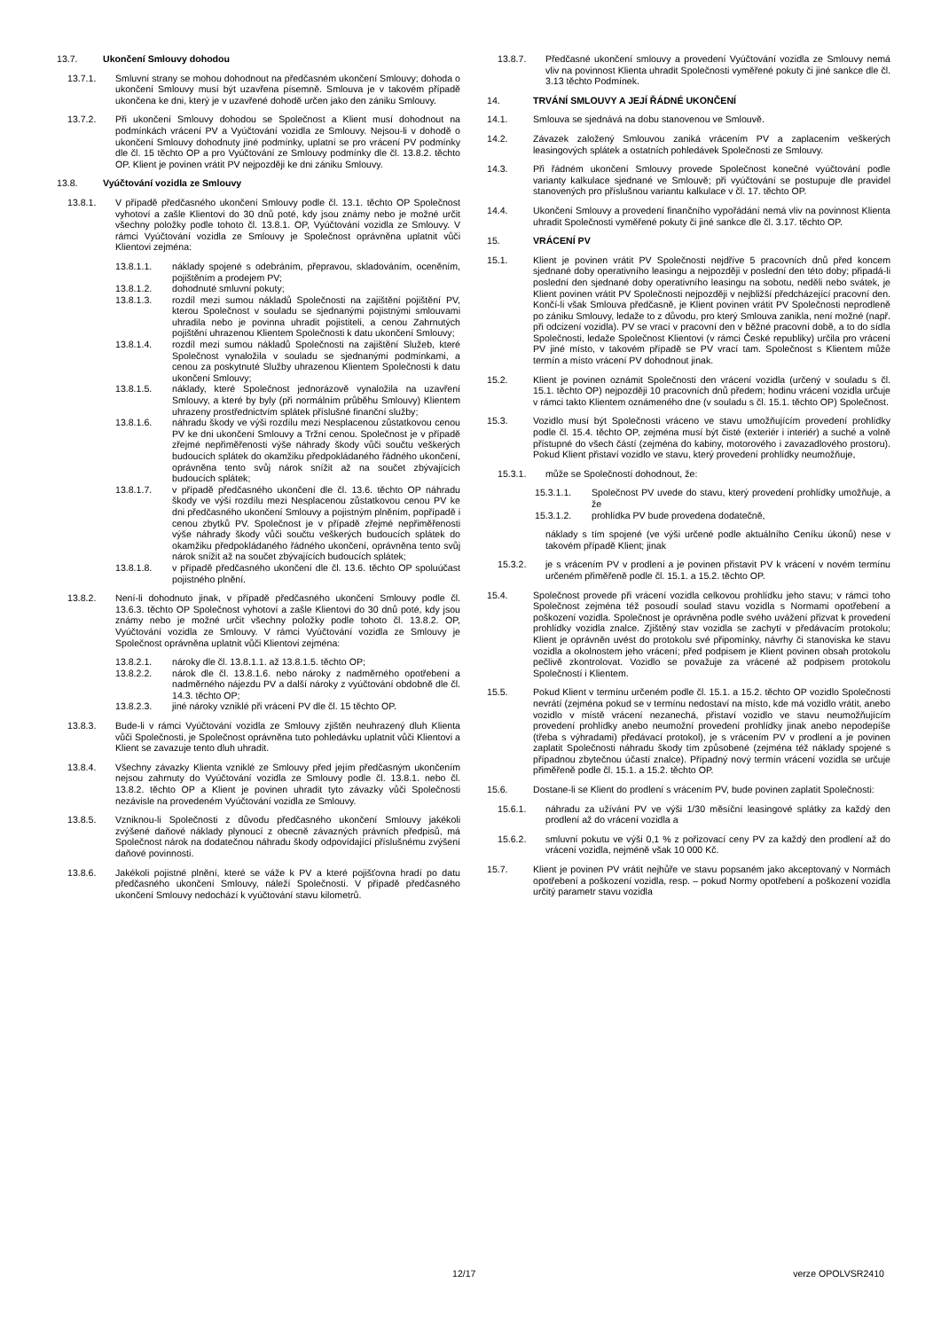13.7. Ukončení Smlouvy dohodou
13.7.1. Smluvní strany se mohou dohodnout na předčasném ukončení Smlouvy; dohoda o ukončení Smlouvy musí být uzavřena písemně. Smlouva je v takovém případě ukončena ke dni, který je v uzavřené dohodě určen jako den zániku Smlouvy.
13.7.2. Při ukončení Smlouvy dohodou se Společnost a Klient musí dohodnout na podmínkách vrácení PV a Vyúčtování vozidla ze Smlouvy. Nejsou-li v dohodě o ukončení Smlouvy dohodnuty jiné podmínky, uplatní se pro vrácení PV podmínky dle čl. 15 těchto OP a pro Vyúčtování ze Smlouvy podmínky dle čl. 13.8.2. těchto OP. Klient je povinen vrátit PV nejpozději ke dni zániku Smlouvy.
13.8. Vyúčtování vozidla ze Smlouvy
13.8.1. V případě předčasného ukončení Smlouvy podle čl. 13.1. těchto OP Společnost vyhotoví a zašle Klientovi do 30 dnů poté, kdy jsou známy nebo je možné určit všechny položky podle tohoto čl. 13.8.1. OP, Vyúčtování vozidla ze Smlouvy. V rámci Vyúčtování vozidla ze Smlouvy je Společnost oprávněna uplatnit vůči Klientovi zejména:
13.8.1.1. náklady spojené s odebráním, přepravou, skladováním, oceněním, pojištěním a prodejem PV;
13.8.1.2. dohodnuté smluvní pokuty;
13.8.1.3. rozdíl mezi sumou nákladů Společnosti na zajištění pojištění PV, kterou Společnost v souladu se sjednanými pojistnými smlouvami uhradila nebo je povinna uhradit pojistiteli, a cenou Zahrnutých pojištění uhrazenou Klientem Společnosti k datu ukončení Smlouvy;
13.8.1.4. rozdíl mezi sumou nákladů Společnosti na zajištění Služeb, které Společnost vynaložila v souladu se sjednanými podmínkami, a cenou za poskytnuté Služby uhrazenou Klientem Společnosti k datu ukončení Smlouvy;
13.8.1.5. náklady, které Společnost jednorázově vynaložila na uzavření Smlouvy, a které by byly (při normálním průběhu Smlouvy) Klientem uhrazeny prostřednictvím splátek příslušné finanční služby;
13.8.1.6. náhradu škody ve výši rozdílu mezi Nesplacenou zůstatkovou cenou PV ke dni ukončení Smlouvy a Tržní cenou. Společnost je v případě zřejmé nepřiměřenosti výše náhrady škody vůči součtu veškerých budoucích splátek do okamžiku předpokládaného řádného ukončení, oprávněna tento svůj nárok snížit až na součet zbývajících budoucích splátek;
13.8.1.7. v případě předčasného ukončení dle čl. 13.6. těchto OP náhradu škody ve výši rozdílu mezi Nesplacenou zůstatkovou cenou PV ke dni předčasného ukončení Smlouvy a pojistným plněním, popřípadě i cenou zbytků PV. Společnost je v případě zřejmé nepřiměřenosti výše náhrady škody vůči součtu veškerých budoucích splátek do okamžiku předpokládaného řádného ukončení, oprávněna tento svůj nárok snížit až na součet zbývajících budoucích splátek;
13.8.1.8. v případě předčasného ukončení dle čl. 13.6. těchto OP spoluúčast pojistného plnění.
13.8.2. Není-li dohodnuto jinak, v případě předčasného ukončení Smlouvy podle čl. 13.6.3. těchto OP Společnost vyhotoví a zašle Klientovi do 30 dnů poté, kdy jsou známy nebo je možné určit všechny položky podle tohoto čl. 13.8.2. OP, Vyúčtování vozidla ze Smlouvy. V rámci Vyúčtování vozidla ze Smlouvy je Společnost oprávněna uplatnit vůči Klientovi zejména:
13.8.2.1. nároky dle čl. 13.8.1.1. až 13.8.1.5. těchto OP;
13.8.2.2. nárok dle čl. 13.8.1.6. nebo nároky z nadměrného opotřebení a nadměrného nájezdu PV a další nároky z vyúčtování obdobně dle čl. 14.3. těchto OP;
13.8.2.3. jiné nároky vzniklé při vrácení PV dle čl. 15 těchto OP.
13.8.3. Bude-li v rámci Vyúčtování vozidla ze Smlouvy zjištěn neuhrazený dluh Klienta vůči Společnosti, je Společnost oprávněna tuto pohledávku uplatnit vůči Klientovi a Klient se zavazuje tento dluh uhradit.
13.8.4. Všechny závazky Klienta vzniklé ze Smlouvy před jejím předčasným ukončením nejsou zahrnuty do Vyúčtování vozidla ze Smlouvy podle čl. 13.8.1. nebo čl. 13.8.2. těchto OP a Klient je povinen uhradit tyto závazky vůči Společnosti nezávisle na provedeném Vyúčtování vozidla ze Smlouvy.
13.8.5. Vzniknou-li Společnosti z důvodu předčasného ukončení Smlouvy jakékoli zvýšené daňové náklady plynoucí z obecně závazných právních předpisů, má Společnost nárok na dodatečnou náhradu škody odpovídající příslušnému zvýšení daňové povinnosti.
13.8.6. Jakékoli pojistné plnění, které se váže k PV a které pojišťovna hradí po datu předčasného ukončení Smlouvy, náleží Společnosti. V případě předčasného ukončení Smlouvy nedochází k vyúčtování stavu kilometrů.
13.8.7. Předčasné ukončení smlouvy a provedení Vyúčtování vozidla ze Smlouvy nemá vliv na povinnost Klienta uhradit Společnosti vyměřené pokuty či jiné sankce dle čl. 3.13 těchto Podmínek.
14. TRVÁNÍ SMLOUVY A JEJÍ ŘÁDNÉ UKONČENÍ
14.1. Smlouva se sjednává na dobu stanovenou ve Smlouvě.
14.2. Závazek založený Smlouvou zaniká vrácením PV a zaplacením veškerých leasingových splátek a ostatních pohledávek Společnosti ze Smlouvy.
14.3. Při řádném ukončení Smlouvy provede Společnost konečné vyúčtování podle varianty kalkulace sjednané ve Smlouvě; při vyúčtování se postupuje dle pravidel stanovených pro příslušnou variantu kalkulace v čl. 17. těchto OP.
14.4. Ukončení Smlouvy a provedení finančního vypořádání nemá vliv na povinnost Klienta uhradit Společnosti vyměřené pokuty či jiné sankce dle čl. 3.17. těchto OP.
15. VRÁCENÍ PV
15.1. Klient je povinen vrátit PV Společnosti nejdříve 5 pracovních dnů před koncem sjednané doby operativního leasingu a nejpozději v poslední den této doby; připadá-li poslední den sjednané doby operativního leasingu na sobotu, neděli nebo svátek, je Klient povinen vrátit PV Společnosti nejpozději v nejbližší předcházející pracovní den. Končí-li však Smlouva předčasně, je Klient povinen vrátit PV Společnosti neprodleně po zániku Smlouvy, ledaže to z důvodu, pro který Smlouva zanikla, není možné (např. při odcizení vozidla). PV se vrací v pracovní den v běžné pracovní době, a to do sídla Společnosti, ledaže Společnost Klientovi (v rámci České republiky) určila pro vrácení PV jiné místo, v takovém případě se PV vrací tam. Společnost s Klientem může termín a místo vrácení PV dohodnout jinak.
15.2. Klient je povinen oznámit Společnosti den vrácení vozidla (určený v souladu s čl. 15.1. těchto OP) nejpozději 10 pracovních dnů předem; hodinu vrácení vozidla určuje v rámci takto Klientem oznámeného dne (v souladu s čl. 15.1. těchto OP) Společnost.
15.3. Vozidlo musí být Společnosti vráceno ve stavu umožňujícím provedení prohlídky podle čl. 15.4. těchto OP, zejména musí být čisté (exteriér i interiér) a suché a volně přístupné do všech částí (zejména do kabiny, motorového i zavazadlového prostoru). Pokud Klient přistaví vozidlo ve stavu, který provedení prohlídky neumožňuje,
15.3.1. může se Společností dohodnout, že:
15.3.1.1. Společnost PV uvede do stavu, který provedení prohlídky umožňuje, a že
15.3.1.2. prohlídka PV bude provedena dodatečně,
náklady s tím spojené (ve výši určené podle aktuálního Ceníku úkonů) nese v takovém případě Klient; jinak
15.3.2. je s vrácením PV v prodlení a je povinen přistavit PV k vrácení v novém termínu určeném přiměřeně podle čl. 15.1. a 15.2. těchto OP.
15.4. Společnost provede při vrácení vozidla celkovou prohlídku jeho stavu; v rámci toho Společnost zejména též posoudí soulad stavu vozidla s Normami opotřebení a poškození vozidla. Společnost je oprávněna podle svého uvážení přizvat k provedení prohlídky vozidla znalce. Zjištěný stav vozidla se zachytí v předávacím protokolu; Klient je oprávněn uvést do protokolu své připomínky, návrhy či stanoviska ke stavu vozidla a okolnostem jeho vrácení; před podpisem je Klient povinen obsah protokolu pečlivě zkontrolovat. Vozidlo se považuje za vrácené až podpisem protokolu Společností i Klientem.
15.5. Pokud Klient v termínu určeném podle čl. 15.1. a 15.2. těchto OP vozidlo Společnosti nevrátí (zejména pokud se v termínu nedostaví na místo, kde má vozidlo vrátit, anebo vozidlo v místě vrácení nezanechá, přistaví vozidlo ve stavu neumožňujícím provedení prohlídky anebo neumožní provedení prohlídky jinak anebo nepodepíše (třeba s výhradami) předávací protokol), je s vrácením PV v prodlení a je povinen zaplatit Společnosti náhradu škody tím způsobené (zejména též náklady spojené s případnou zbytečnou účastí znalce). Případný nový termín vrácení vozidla se určuje přiměřeně podle čl. 15.1. a 15.2. těchto OP.
15.6. Dostane-li se Klient do prodlení s vrácením PV, bude povinen zaplatit Společnosti:
15.6.1. náhradu za užívání PV ve výši 1/30 měsíční leasingové splátky za každý den prodlení až do vrácení vozidla a
15.6.2. smluvní pokutu ve výši 0,1 % z pořizovací ceny PV za každý den prodlení až do vrácení vozidla, nejméně však 10 000 Kč.
15.7. Klient je povinen PV vrátit nejhůře ve stavu popsaném jako akceptovaný v Normách opotřebení a poškození vozidla, resp. – pokud Normy opotřebení a poškození vozidla určitý parametr stavu vozidla
12/17 verze OPOLVSR2410